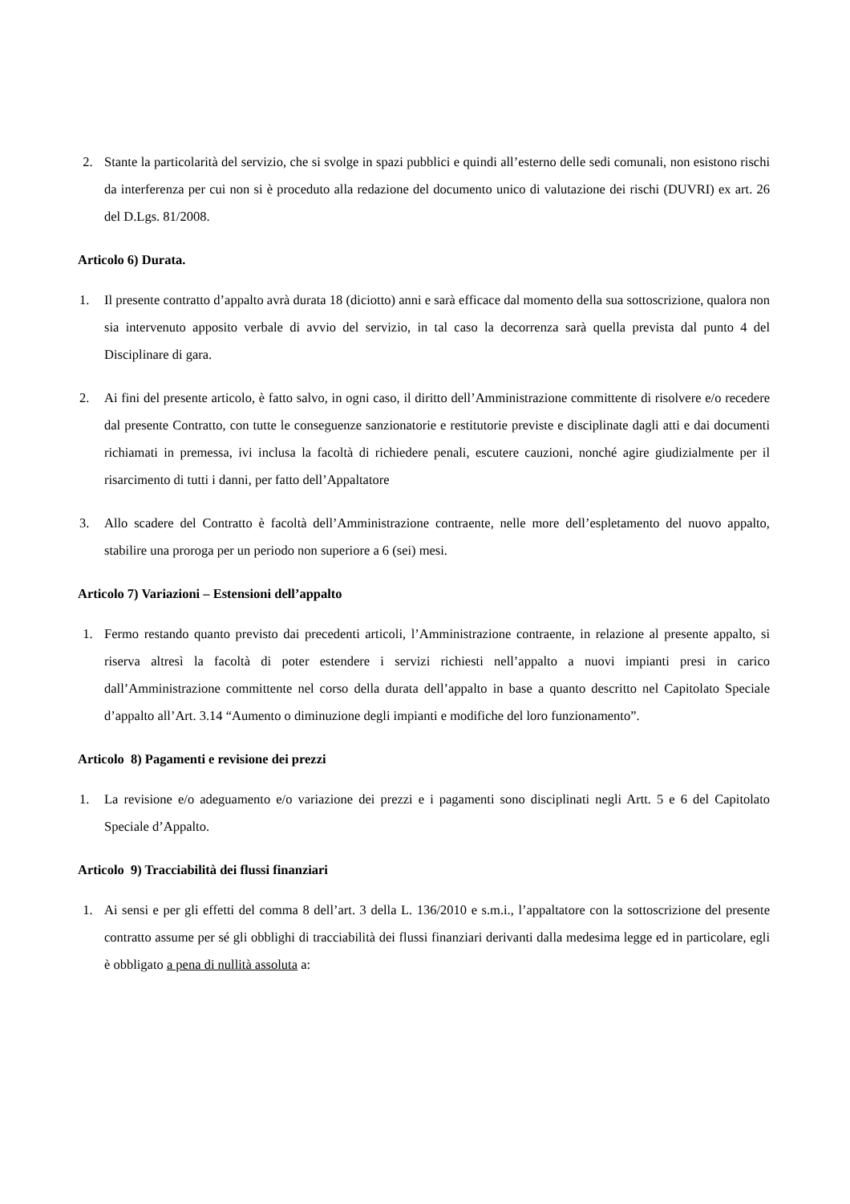2. Stante la particolarità del servizio, che si svolge in spazi pubblici e quindi all’esterno delle sedi comunali, non esistono rischi da interferenza per cui non si è proceduto alla redazione del documento unico di valutazione dei rischi (DUVRI) ex art. 26 del D.Lgs. 81/2008.
Articolo 6) Durata.
1. Il presente contratto d’appalto avrà durata 18 (diciotto) anni e sarà efficace dal momento della sua sottoscrizione, qualora non sia intervenuto apposito verbale di avvio del servizio, in tal caso la decorrenza sarà quella prevista dal punto 4 del Disciplinare di gara.
2. Ai fini del presente articolo, è fatto salvo, in ogni caso, il diritto dell’Amministrazione committente di risolvere e/o recedere dal presente Contratto, con tutte le conseguenze sanzionatorie e restitutorie previste e disciplinate dagli atti e dai documenti richiamati in premessa, ivi inclusa la facoltà di richiedere penali, escutere cauzioni, nonché agire giudizialmente per il risarcimento di tutti i danni, per fatto dell’Appaltatore
3. Allo scadere del Contratto è facoltà dell’Amministrazione contraente, nelle more dell’espletamento del nuovo appalto, stabilire una proroga per un periodo non superiore a 6 (sei) mesi.
Articolo 7) Variazioni – Estensioni dell’appalto
1. Fermo restando quanto previsto dai precedenti articoli, l’Amministrazione contraente, in relazione al presente appalto, si riserva altresì la facoltà di poter estendere i servizi richiesti nell’appalto a nuovi impianti presi in carico dall’Amministrazione committente nel corso della durata dell’appalto in base a quanto descritto nel Capitolato Speciale d’appalto all’Art. 3.14 “Aumento o diminuzione degli impianti e modifiche del loro funzionamento”.
Articolo 8) Pagamenti e revisione dei prezzi
1. La revisione e/o adeguamento e/o variazione dei prezzi e i pagamenti sono disciplinati negli Artt. 5 e 6 del Capitolato Speciale d’Appalto.
Articolo 9) Tracciabilità dei flussi finanziari
1. Ai sensi e per gli effetti del comma 8 dell’art. 3 della L. 136/2010 e s.m.i., l’appaltatore con la sottoscrizione del presente contratto assume per sé gli obblighi di tracciabilità dei flussi finanziari derivanti dalla medesima legge ed in particolare, egli è obbligato a pena di nullità assoluta a: